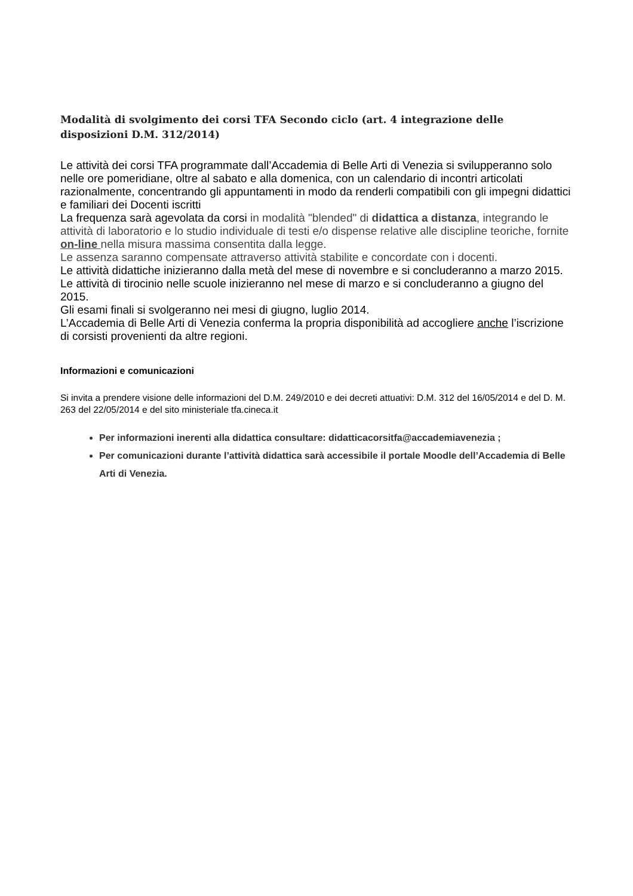Modalità di svolgimento dei corsi TFA Secondo ciclo (art. 4 integrazione delle disposizioni D.M. 312/2014)
Le attività dei corsi TFA programmate dall’Accademia di Belle Arti di Venezia si svilupperanno solo nelle ore pomeridiane, oltre al sabato e alla domenica, con un calendario di incontri articolati razionalmente, concentrando gli appuntamenti in modo da renderli compatibili con gli impegni didattici e familiari dei Docenti iscritti
La frequenza sarà agevolata da corsi in modalità "blended" di didattica a distanza, integrando le attività di laboratorio e lo studio individuale di testi e/o dispense relative alle discipline teoriche, fornite on-line nella misura massima consentita dalla legge.
Le assenza saranno compensate attraverso attività stabilite e concordate con i docenti.
Le attività didattiche inizieranno dalla metà del mese di novembre e si concluderanno a marzo 2015.
Le attività di tirocinio nelle scuole inizieranno nel mese di marzo e si concluderanno a giugno del 2015.
Gli esami finali si svolgeranno nei mesi di giugno, luglio 2014.
L’Accademia di Belle Arti di Venezia conferma la propria disponibilità ad accogliere anche l’iscrizione di corsisti provenienti da altre regioni.
Informazioni e comunicazioni
Si invita a prendere visione delle informazioni del D.M. 249/2010 e dei decreti attuativi: D.M. 312 del 16/05/2014 e del D. M. 263 del 22/05/2014 e del sito ministeriale tfa.cineca.it
Per informazioni inerenti alla didattica consultare: didatticacorsitfa@accademiavenezia ;
Per comunicazioni durante l’attività didattica sarà accessibile il portale Moodle dell’Accademia di Belle Arti di Venezia.